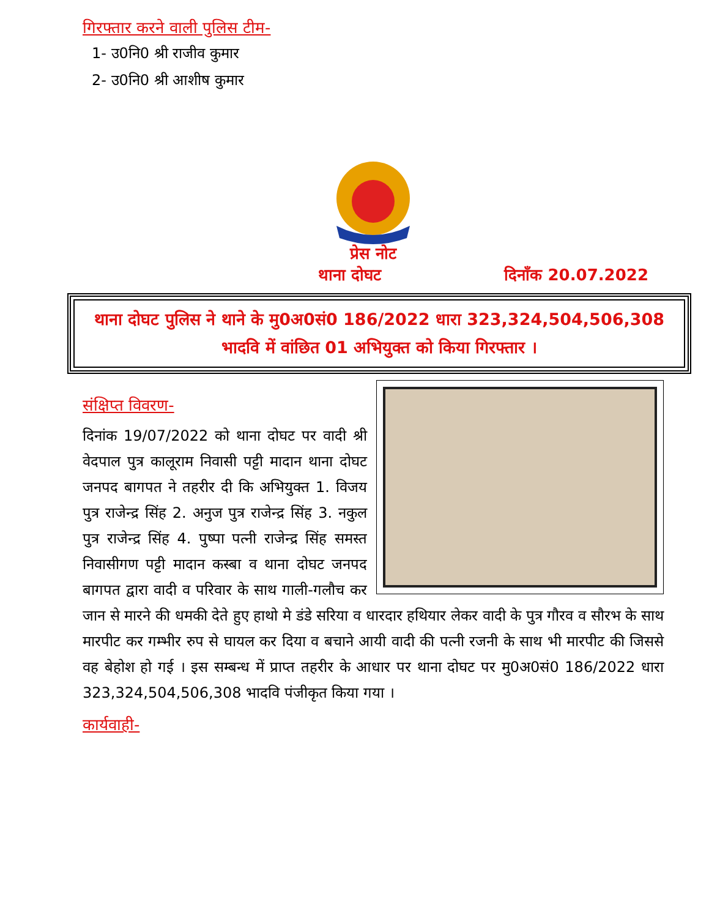गिरफ्तार करने वाली पुलिस टीम-
1- उ0नि0 श्री राजीव कुमार
2- उ0नि0 श्री आशीष कुमार
प्रेस नोट
थाना दोघट दिनाँक 20.07.2022
थाना दोघट पुलिस ने थाने के मु0अ0सं0 186/2022 धारा 323,324,504,506,308
भादवि में वांछित 01 अभियुक्त को किया गिरफ्तार ।
संक्षिप्त विवरण-
दिनांक 19/07/2022 को थाना दोघट पर वादी श्री वेदपाल पुत्र कालूराम निवासी पट्टी मादान थाना दोघट जनपद बागपत ने तहरीर दी कि अभियुक्त 1. विजय पुत्र राजेन्द्र सिंह 2. अनुज पुत्र राजेन्द्र सिंह 3. नकुल पुत्र राजेन्द्र सिंह 4. पुष्पा पत्नी राजेन्द्र सिंह समस्त निवासीगण पट्टी मादान कस्बा व थाना दोघट जनपद बागपत द्वारा वादी व परिवार के साथ गाली-गलौच कर जान से मारने की धमकी देते हुए हाथो मे डंडे सरिया व धारदार हथियार लेकर वादी के पुत्र गौरव व सौरभ के साथ मारपीट कर गम्भीर रुप से घायल कर दिया व बचाने आयी वादी की पत्नी रजनी के साथ भी मारपीट की जिससे वह बेहोश हो गई । इस सम्बन्ध में प्राप्त तहरीर के आधार पर थाना दोघट पर मु0अ0सं0 186/2022 धारा 323,324,504,506,308 भादवि पंजीकृत किया गया ।
कार्यवाही-